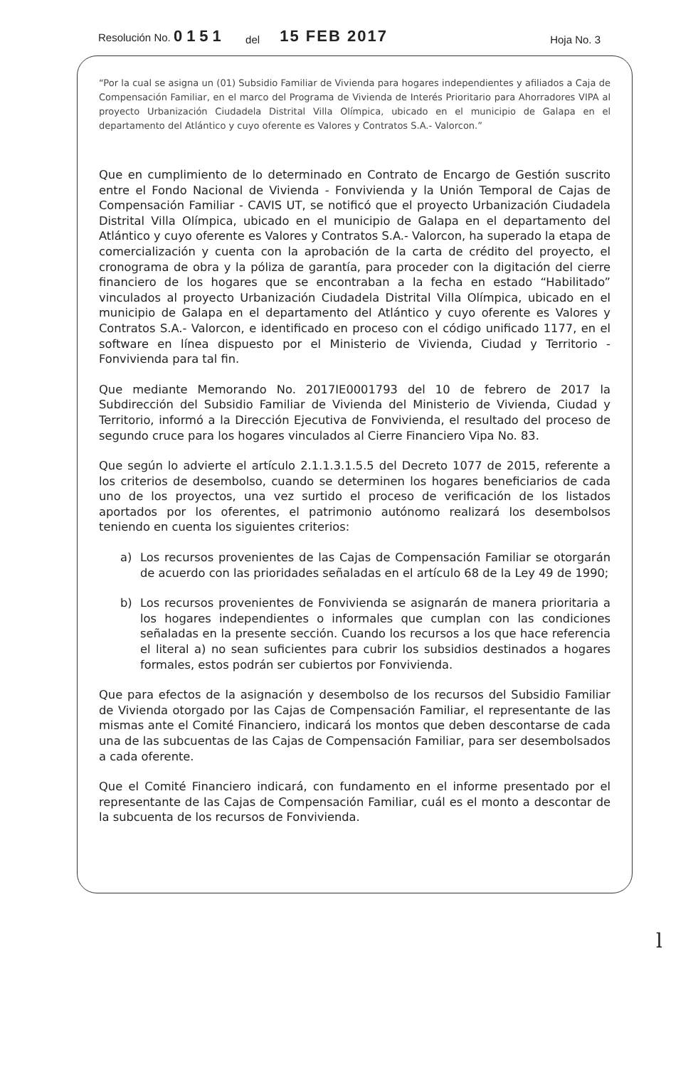Resolución No. 0151
del
15 FEB 2017
Hoja No. 3
“Por la cual se asigna un (01) Subsidio Familiar de Vivienda para hogares independientes y afiliados a Caja de Compensación Familiar, en el marco del Programa de Vivienda de Interés Prioritario para Ahorradores VIPA al proyecto Urbanización Ciudadela Distrital Villa Olímpica, ubicado en el municipio de Galapa en el departamento del Atlántico y cuyo oferente es Valores y Contratos S.A.- Valorcon.”
Que en cumplimiento de lo determinado en Contrato de Encargo de Gestión suscrito entre el Fondo Nacional de Vivienda - Fonvivienda y la Unión Temporal de Cajas de Compensación Familiar - CAVIS UT, se notificó que el proyecto Urbanización Ciudadela Distrital Villa Olímpica, ubicado en el municipio de Galapa en el departamento del Atlántico y cuyo oferente es Valores y Contratos S.A.- Valorcon, ha superado la etapa de comercialización y cuenta con la aprobación de la carta de crédito del proyecto, el cronograma de obra y la póliza de garantía, para proceder con la digitación del cierre financiero de los hogares que se encontraban a la fecha en estado “Habilitado” vinculados al proyecto Urbanización Ciudadela Distrital Villa Olímpica, ubicado en el municipio de Galapa en el departamento del Atlántico y cuyo oferente es Valores y Contratos S.A.- Valorcon, e identificado en proceso con el código unificado 1177, en el software en línea dispuesto por el Ministerio de Vivienda, Ciudad y Territorio - Fonvivienda para tal fin.
Que mediante Memorando No. 2017IE0001793 del 10 de febrero de 2017 la Subdirección del Subsidio Familiar de Vivienda del Ministerio de Vivienda, Ciudad y Territorio, informó a la Dirección Ejecutiva de Fonvivienda, el resultado del proceso de segundo cruce para los hogares vinculados al Cierre Financiero Vipa No. 83.
Que según lo advierte el artículo 2.1.1.3.1.5.5 del Decreto 1077 de 2015, referente a los criterios de desembolso, cuando se determinen los hogares beneficiarios de cada uno de los proyectos, una vez surtido el proceso de verificación de los listados aportados por los oferentes, el patrimonio autónomo realizará los desembolsos teniendo en cuenta los siguientes criterios:
a) Los recursos provenientes de las Cajas de Compensación Familiar se otorgarán de acuerdo con las prioridades señaladas en el artículo 68 de la Ley 49 de 1990;
b) Los recursos provenientes de Fonvivienda se asignarán de manera prioritaria a los hogares independientes o informales que cumplan con las condiciones señaladas en la presente sección. Cuando los recursos a los que hace referencia el literal a) no sean suficientes para cubrir los subsidios destinados a hogares formales, estos podrán ser cubiertos por Fonvivienda.
Que para efectos de la asignación y desembolso de los recursos del Subsidio Familiar de Vivienda otorgado por las Cajas de Compensación Familiar, el representante de las mismas ante el Comité Financiero, indicará los montos que deben descontarse de cada una de las subcuentas de las Cajas de Compensación Familiar, para ser desembolsados a cada oferente.
Que el Comité Financiero indicará, con fundamento en el informe presentado por el representante de las Cajas de Compensación Familiar, cuál es el monto a descontar de la subcuenta de los recursos de Fonvivienda.
l